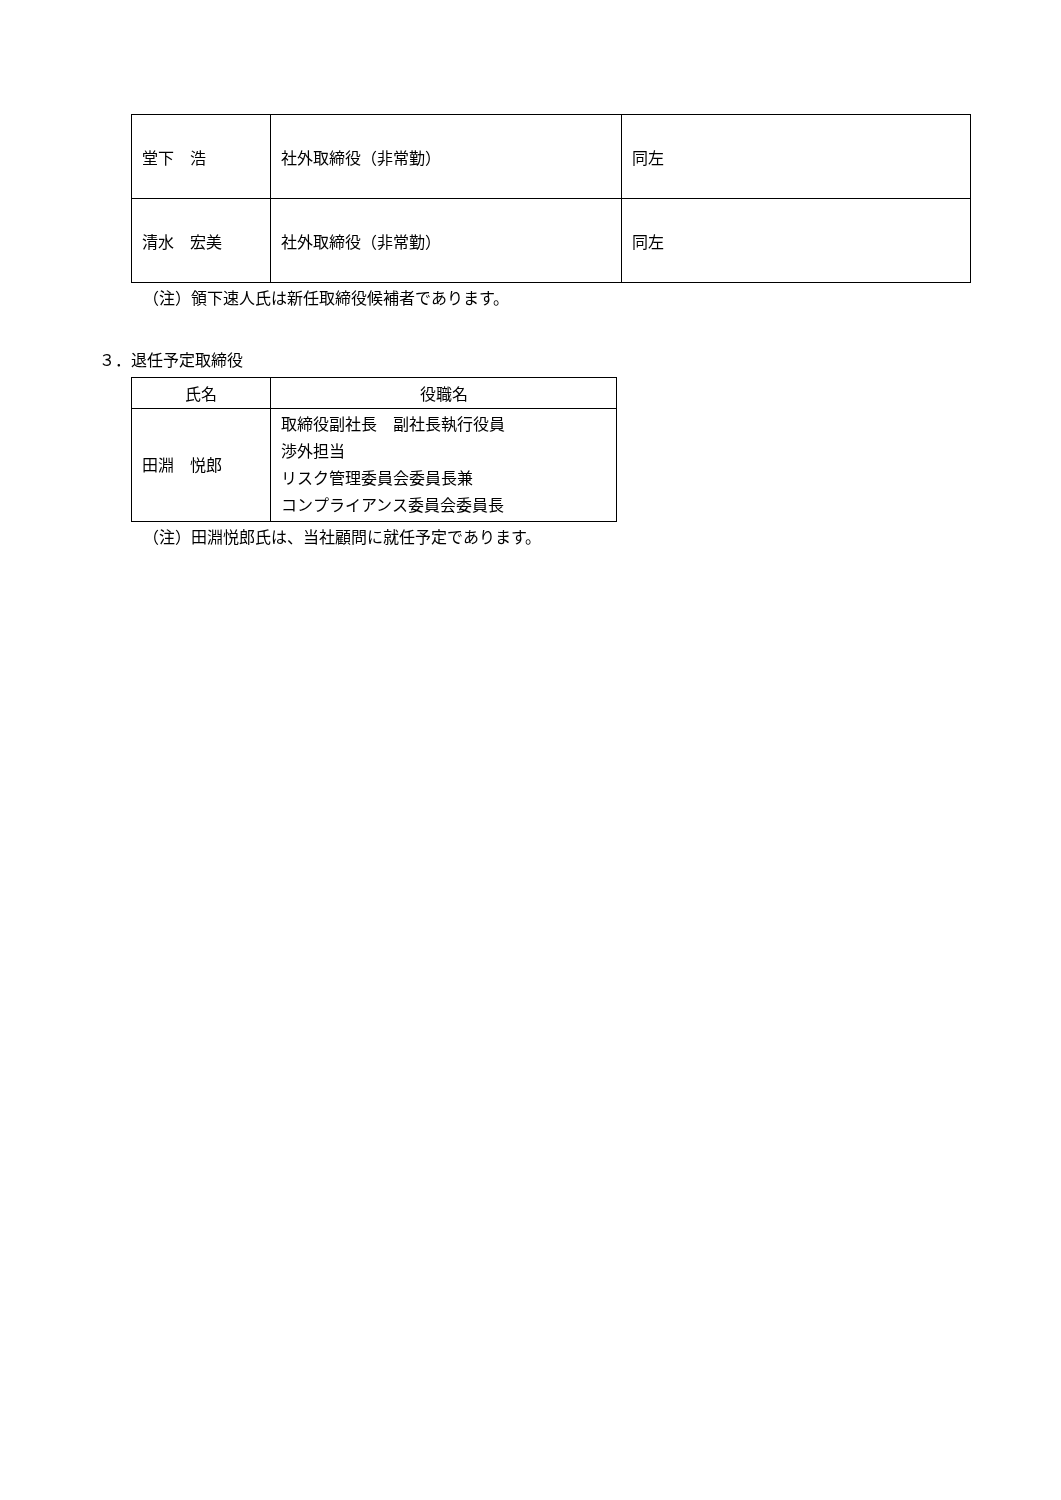| 堂下 浩 | 社外取締役（非常勤） | 同左 |
| 清水 宏美 | 社外取締役（非常勤） | 同左 |
（注）領下速人氏は新任取締役候補者であります。
３．退任予定取締役
| 氏名 | 役職名 |
| --- | --- |
| 田淵 悦郎 | 取締役副社長 副社長執行役員 渉外担当 リスク管理委員会委員長兼 コンプライアンス委員会委員長 |
（注）田淵悦郎氏は、当社顧問に就任予定であります。